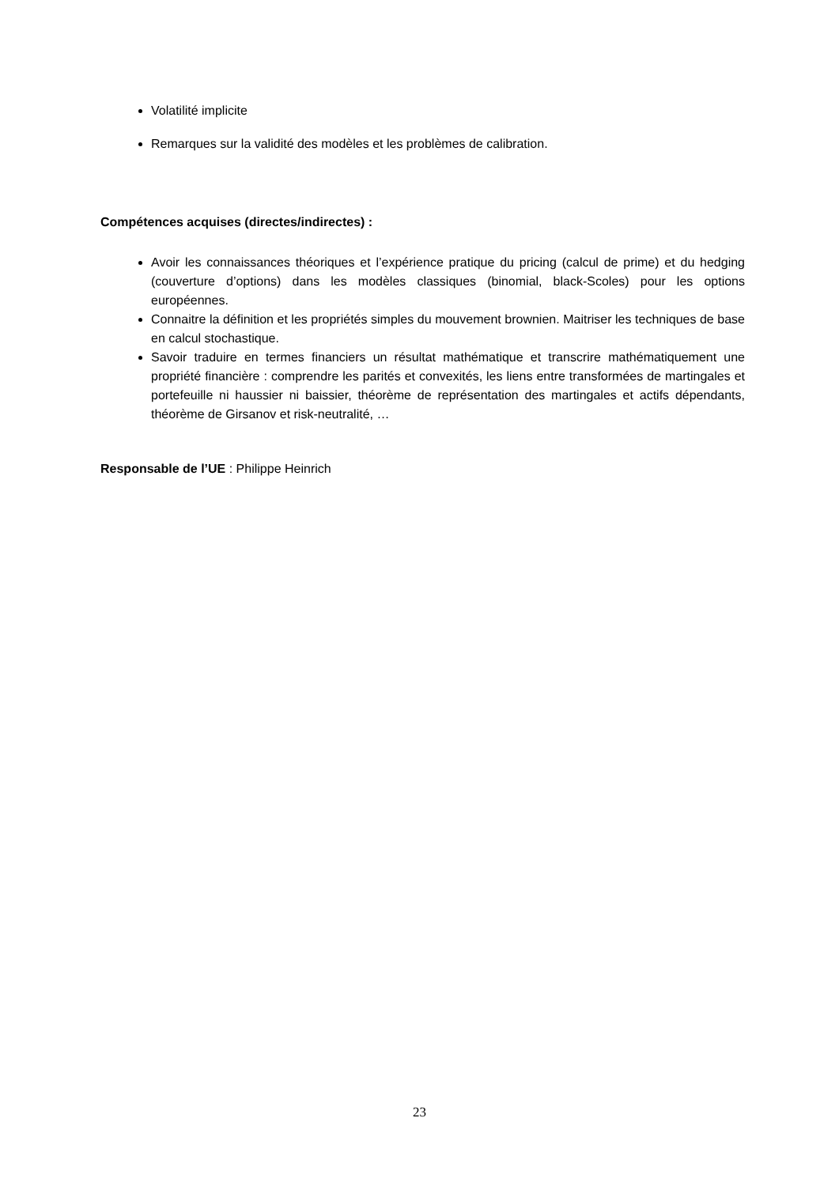Volatilité implicite
Remarques sur la validité des modèles et les problèmes de calibration.
Compétences acquises (directes/indirectes) :
Avoir les connaissances théoriques et l’expérience pratique du pricing (calcul de prime) et du hedging (couverture d’options) dans les modèles classiques (binomial, black-Scoles) pour les options européennes.
Connaitre la définition et les propriétés simples du mouvement brownien. Maitriser les techniques de base en calcul stochastique.
Savoir traduire en termes financiers un résultat mathématique et transcrire mathématiquement une propriété financière : comprendre les parités et convexités, les liens entre transformées de martingales et portefeuille ni haussier ni baissier, théorème de représentation des martingales et actifs dépendants, théorème de Girsanov et risk-neutralité, …
Responsable de l’UE : Philippe Heinrich
23